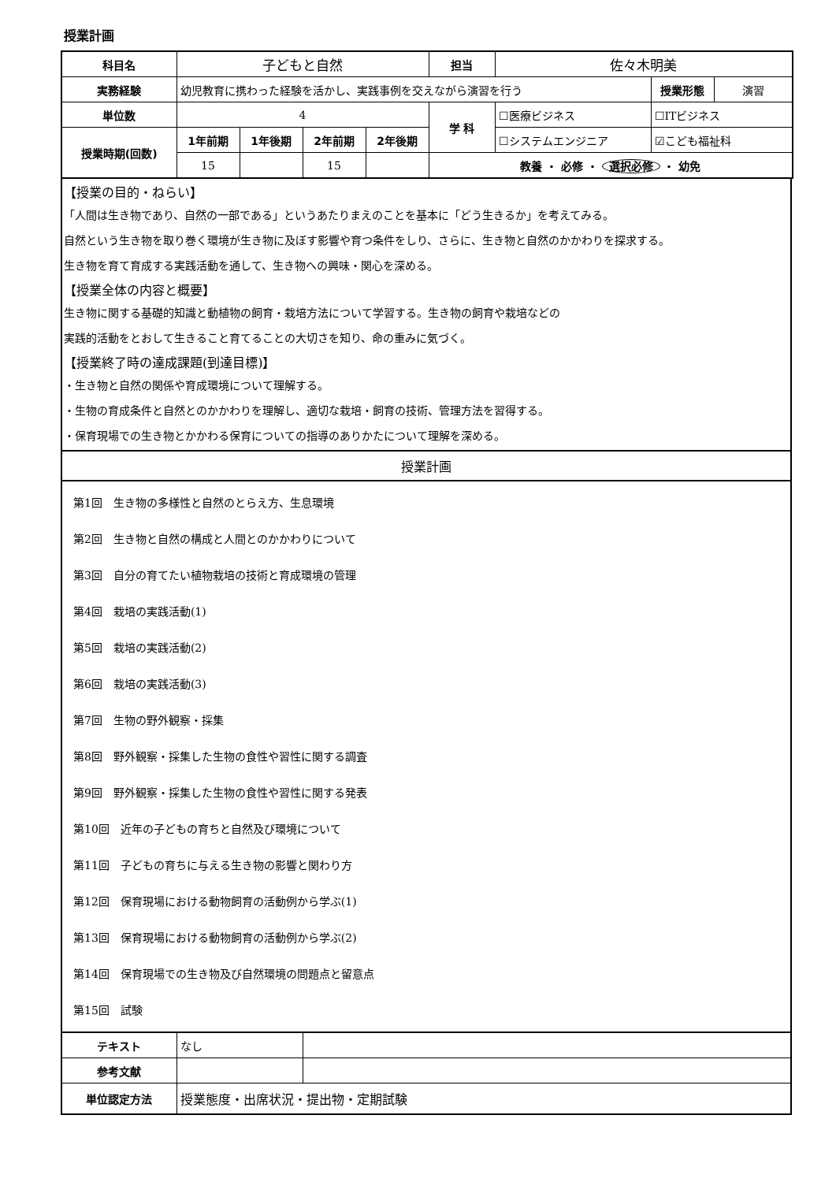授業計画
| 科目名 | 子どもと自然 | | | | 担当 | 佐々木明美 | | |
| 実務経験 | 幼児教育に携わった経験を活かし、実践事例を交えながら演習を行う | | | | | | 授業形態 | 演習 |
| 単位数 | 4 | | | | 学 科 | ☐医療ビジネス | ☐ITビジネス | |
| 授業時期(回数) | 1年前期 | 1年後期 | 2年前期 | 2年後期 | | ☐システムエンジニア | ☑こども福祉科 | |
| | 15 | | 15 | | 教養 ・ 必修 ・ 選択必修 ・ 幼免 | | | |
【授業の目的・ねらい】
「人間は生き物であり、自然の一部である」というあたりまえのことを基本に「どう生きるか」を考えてみる。
自然という生き物を取り巻く環境が生き物に及ぼす影響や育つ条件をしり、さらに、生き物と自然のかかわりを探求する。
生き物を育て育成する実践活動を通して、生き物への興味・関心を深める。
【授業全体の内容と概要】
生き物に関する基礎的知識と動植物の飼育・栽培方法について学習する。生き物の飼育や栽培などの
実践的活動をとおして生きること育てることの大切さを知り、命の重みに気づく。
【授業終了時の達成課題(到達目標)】
・生き物と自然の関係や育成環境について理解する。
・生物の育成条件と自然とのかかわりを理解し、適切な栽培・飼育の技術、管理方法を習得する。
・保育現場での生き物とかかわる保育についての指導のありかたについて理解を深める。
授業計画
第1回　生き物の多様性と自然のとらえ方、生息環境
第2回　生き物と自然の構成と人間とのかかわりについて
第3回　自分の育てたい植物栽培の技術と育成環境の管理
第4回　栽培の実践活動(1)
第5回　栽培の実践活動(2)
第6回　栽培の実践活動(3)
第7回　生物の野外観察・採集
第8回　野外観察・採集した生物の食性や習性に関する調査
第9回　野外観察・採集した生物の食性や習性に関する発表
第10回　近年の子どもの育ちと自然及び環境について
第11回　子どもの育ちに与える生き物の影響と関わり方
第12回　保育現場における動物飼育の活動例から学ぶ(1)
第13回　保育現場における動物飼育の活動例から学ぶ(2)
第14回　保育現場での生き物及び自然環境の問題点と留意点
第15回　試験
| テキスト | なし | |
| 参考文献 | | |
| 単位認定方法 | 授業態度・出席状況・提出物・定期試験 | |